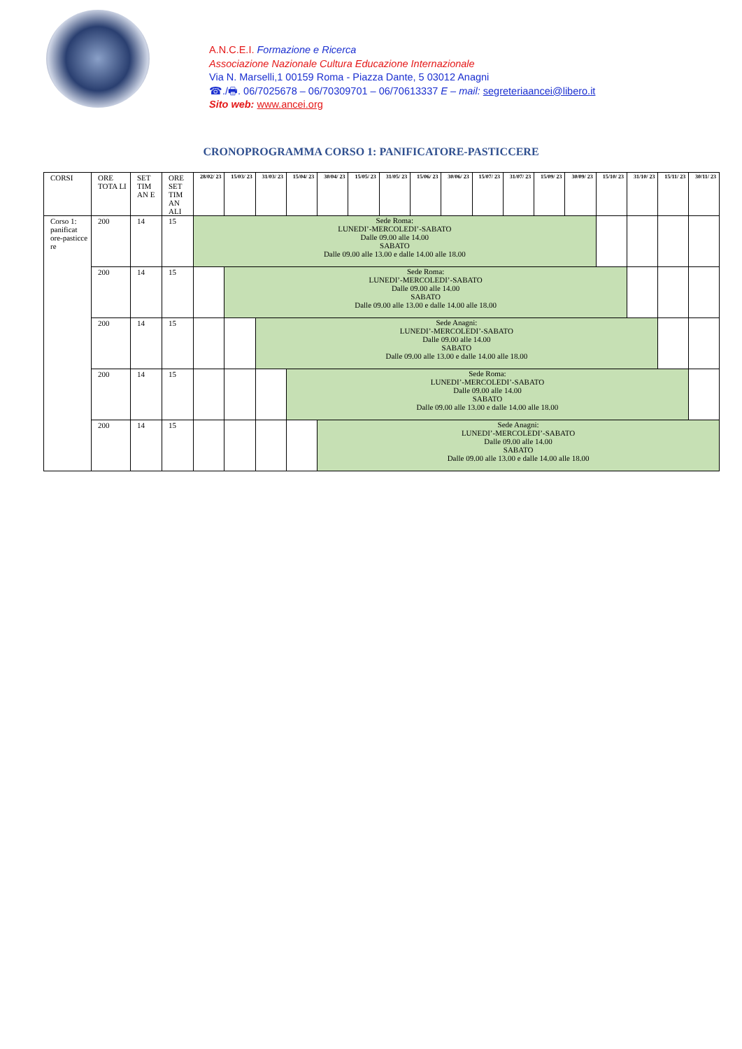A.N.C.E.I. Formazione e Ricerca
Associazione Nazionale Cultura Educazione Internazionale
Via N. Marselli,1 00159 Roma - Piazza Dante, 5 03012 Anagni
☎./🖶. 06/7025678 – 06/70309701 – 06/70613337 E – mail: segreteriaancei@libero.it
Sito web: www.ancei.org
CRONOPROGRAMMA CORSO 1: PANIFICATORE-PASTICCERE
| CORSI | ORE TOTA LI | SET TIM AN E | ORE SET TIM AN ALI | 28/02/ 23 | 15/03/ 23 | 31/03/ 23 | 15/04/ 23 | 30/04/ 23 | 15/05/ 23 | 31/05/ 23 | 15/06/ 23 | 30/06/ 23 | 15/07/ 23 | 31/07/ 23 | 15/09/ 23 | 30/09/ 23 | 15/10/ 23 | 31/10/ 23 | 15/11/ 23 | 30/11/ 23 |
| --- | --- | --- | --- | --- | --- | --- | --- | --- | --- | --- | --- | --- | --- | --- | --- | --- | --- | --- | --- | --- |
| Corso 1: panificat ore-pasticce re | 200 | 14 | 15 | Sede Roma: LUNEDI’-MERCOLEDI’-SABATO Dalle 09.00 alle 14.00 SABATO Dalle 09.00 alle 13.00 e dalle 14.00 alle 18.00 | | | | | | | | | | | | | | | | |
| | 200 | 14 | 15 | | Sede Roma: LUNEDI’-MERCOLEDI’-SABATO Dalle 09.00 alle 14.00 SABATO Dalle 09.00 alle 13.00 e dalle 14.00 alle 18.00 | | | | | | | | | | | | | | | |
| | 200 | 14 | 15 | | | Sede Anagni: LUNEDI’-MERCOLEDI’-SABATO Dalle 09.00 alle 14.00 SABATO Dalle 09.00 alle 13.00 e dalle 14.00 alle 18.00 | | | | | | | | | | | | | | |
| | 200 | 14 | 15 | | | | Sede Roma: LUNEDI’-MERCOLEDI’-SABATO Dalle 09.00 alle 14.00 SABATO Dalle 09.00 alle 13.00 e dalle 14.00 alle 18.00 | | | | | | | | | | | | | |
| | 200 | 14 | 15 | | | | | Sede Anagni: LUNEDI’-MERCOLEDI’-SABATO Dalle 09.00 alle 14.00 SABATO Dalle 09.00 alle 13.00 e dalle 14.00 alle 18.00 | | | | | | | | | | | | |